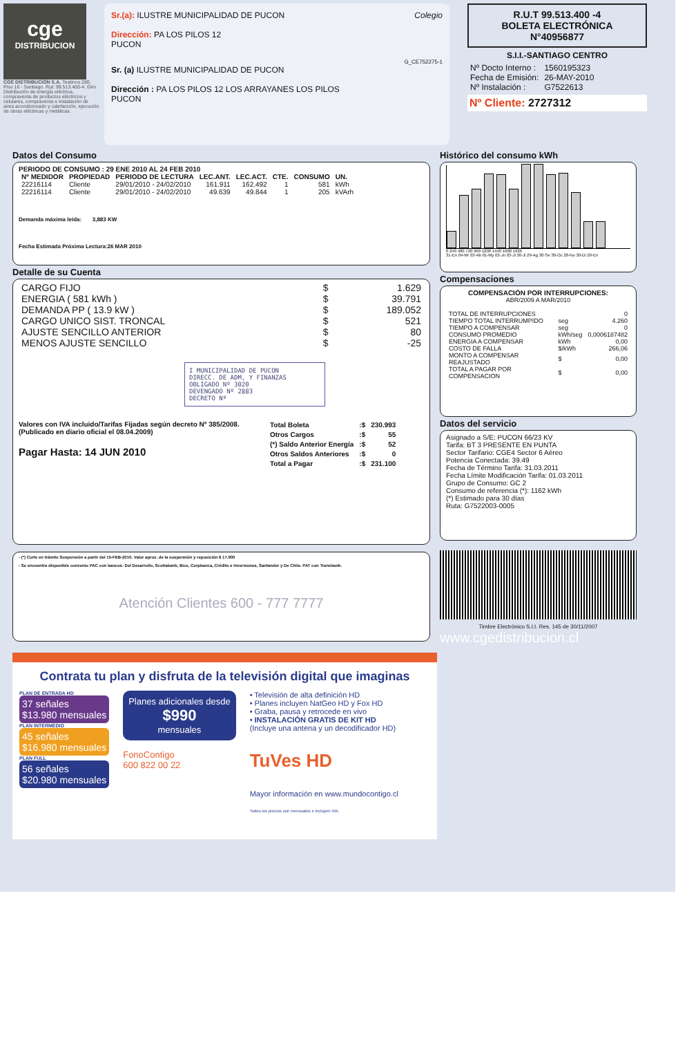cge
DISTRIBUCION
CGE DISTRIBUCIÓN S.A. Teatinos 280, Piso 16 - Santiago. Rut: 99.513.400-4. Giro Distribución de energía eléctrica, compraventa de productos eléctricos y celulares, compraventa e instalación de aires acondicionado y calefacción, ejecución de obras eléctricas y metálicas.
Sr.(a): ILUSTRE MUNICIPALIDAD DE PUCON Colegio
Dirección: PA LOS PILOS 12
PUCON
G_CE752275-1
Sr. (a) ILUSTRE MUNICIPALIDAD DE PUCON
Dirección : PA LOS PILOS 12 LOS ARRAYANES LOS PILOS
PUCON
R.U.T 99.513.400 -4
BOLETA ELECTRÓNICA
N°40956877
S.I.I.-SANTIAGO CENTRO
| Nº Docto Interno : | 1560195323 |
| Fecha de Emisión: | 26-MAY-2010 |
| Nº Instalación : | G7522613 |
Nº Cliente: 2727312
Datos del Consumo
PERIODO DE CONSUMO : 29 ENE 2010 AL 24 FEB 2010
| Nº MEDIDOR | PROPIEDAD | PERIODO DE LECTURA | LEC.ANT. | LEC.ACT. | CTE. | CONSUMO | UN. |
| --- | --- | --- | --- | --- | --- | --- | --- |
| 22216114 | Cliente | 29/01/2010 - 24/02/2010 | 161.911 | 162.492 | 1 | 581 | kWh |
| 22216114 | Cliente | 29/01/2010 - 24/02/2010 | 49.639 | 49.844 | 1 | 205 | kVArh |
Demanda máxima leída: 3,883 KW
Fecha Estimada Próxima Lectura:26 MAR 2010
Detalle de su Cuenta
| CARGO FIJO | $ | 1.629 |
| ENERGIA ( 581 kWh ) | $ | 39.791 |
| DEMANDA PP ( 13.9 kW ) | $ | 189.052 |
| CARGO UNICO SIST. TRONCAL | $ | 521 |
| AJUSTE SENCILLO ANTERIOR | $ | 80 |
| MENOS AJUSTE SENCILLO | $ | -25 |
I MUNICIPALIDAD DE PUCON
DIRECC. DE ADM, Y FINANZAS
OBLIGADO Nº 3020
DEVENGADO Nº 2883
DECRETO Nº
Valores con IVA incluido/Tarifas Fijadas según decreto Nº 385/2008. (Publicado en diario oficial el 08.04.2009)
Pagar Hasta: 14 JUN 2010
| Total Boleta | :$ | 230.993 |
| Otros Cargos | :$ | 55 |
| (*) Saldo Anterior Energía | :$ | 52 |
| Otros Saldos Anteriores | :$ | 0 |
| Total a Pagar | :$ | 231.100 |
- (*) Corte en trámite Suspensión a partir del 15-FEB-2010. Valor aprox. de la suspensión y reposición $ 17.900
- Se encuentra disponible convenio PAC con bancos: Del Desarrollo, Scotiabank, Bice, Corpbanca, Crédito e Inversiones, Santander y De Chile. PAT con Transbank.
Atención Clientes 600 - 777 7777
Histórico del consumo kWh
0 240 480 720 960 1200 1440 1680 1920
31-En 04-Mr 03-Ab 01-My 03-Jn 03-Jl 30-Jl 29-Ag 30-Se 30-Oc 28-No 30-Di 29-En
Compensaciones
COMPENSACIÓN POR INTERRUPCIONES:
ABR/2009 A MAR/2010
| TOTAL DE INTERRUPCIONES | | 0 |
| TIEMPO TOTAL INTERRUMPIDO | seg | 4.260 |
| TIEMPO A COMPENSAR | seg | 0 |
| CONSUMO PROMEDIO | kWh/seg | 0,0006187482 |
| ENERGIA A COMPENSAR | kWh | 0,00 |
| COSTO DE FALLA | $/kWh | 266,06 |
| MONTO A COMPENSAR REAJUSTADO | $ | 0,00 |
| TOTAL A PAGAR POR COMPENSACION | $ | 0,00 |
Datos del servicio
Asignado a S/E: PUCON 66/23 KV
Tarifa: BT 3 PRESENTE EN PUNTA
Sector Tarifario: CGE4 Sector 6 Aéreo
Potencia Conectada: 39.49
Fecha de Término Tarifa: 31.03.2011
Fecha Límite Modificación Tarifa: 01.03.2011
Grupo de Consumo: GC 2
Consumo de referencia (*): 1162 kWh
(*) Estimado para 30 días
Ruta: G7522003-0005
Timbre Electrónico S.I.I. Res. 145 de 30/11/2007
www.cgedistribucion.cl
Contrata tu plan y disfruta de la televisión digital que imaginas
PLAN DE ENTRADA HD
37 señales
$13.980 mensuales
PLAN INTERMEDIO
45 señales
$16.980 mensuales
PLAN FULL
56 señales
$20.980 mensuales
Planes adicionales desde
$990
mensuales
FonoContigo
600 822 00 22
• Televisión de alta definición HD
• Planes incluyen NatGeo HD y Fox HD
• Graba, pausa y retrocede en vivo
• INSTALACIÓN GRATIS DE KIT HD
(Incluye una antena y un decodificador HD)
TuVes HD
Mayor información en www.mundocontigo.cl
Todos los precios son mensuales e incluyen IVA.